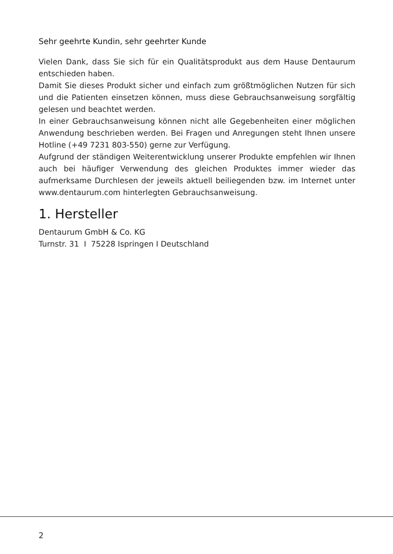Sehr geehrte Kundin, sehr geehrter Kunde
Vielen Dank, dass Sie sich für ein Qualitätsprodukt aus dem Hause Dentaurum entschieden haben.
Damit Sie dieses Produkt sicher und einfach zum größtmöglichen Nutzen für sich und die Patienten einsetzen können, muss diese Gebrauchsanweisung sorgfältig gelesen und beachtet werden.
In einer Gebrauchsanweisung können nicht alle Gegebenheiten einer möglichen Anwendung beschrieben werden. Bei Fragen und Anregungen steht Ihnen unsere Hotline (+49 7231 803-550) gerne zur Verfügung.
Aufgrund der ständigen Weiterentwicklung unserer Produkte empfehlen wir Ihnen auch bei häufiger Verwendung des gleichen Produktes immer wieder das aufmerksame Durchlesen der jeweils aktuell beiliegenden bzw. im Internet unter www.dentaurum.com hinterlegten Gebrauchsanweisung.
1. Hersteller
Dentaurum GmbH & Co. KG
Turnstr. 31 I 75228 Ispringen I Deutschland
2